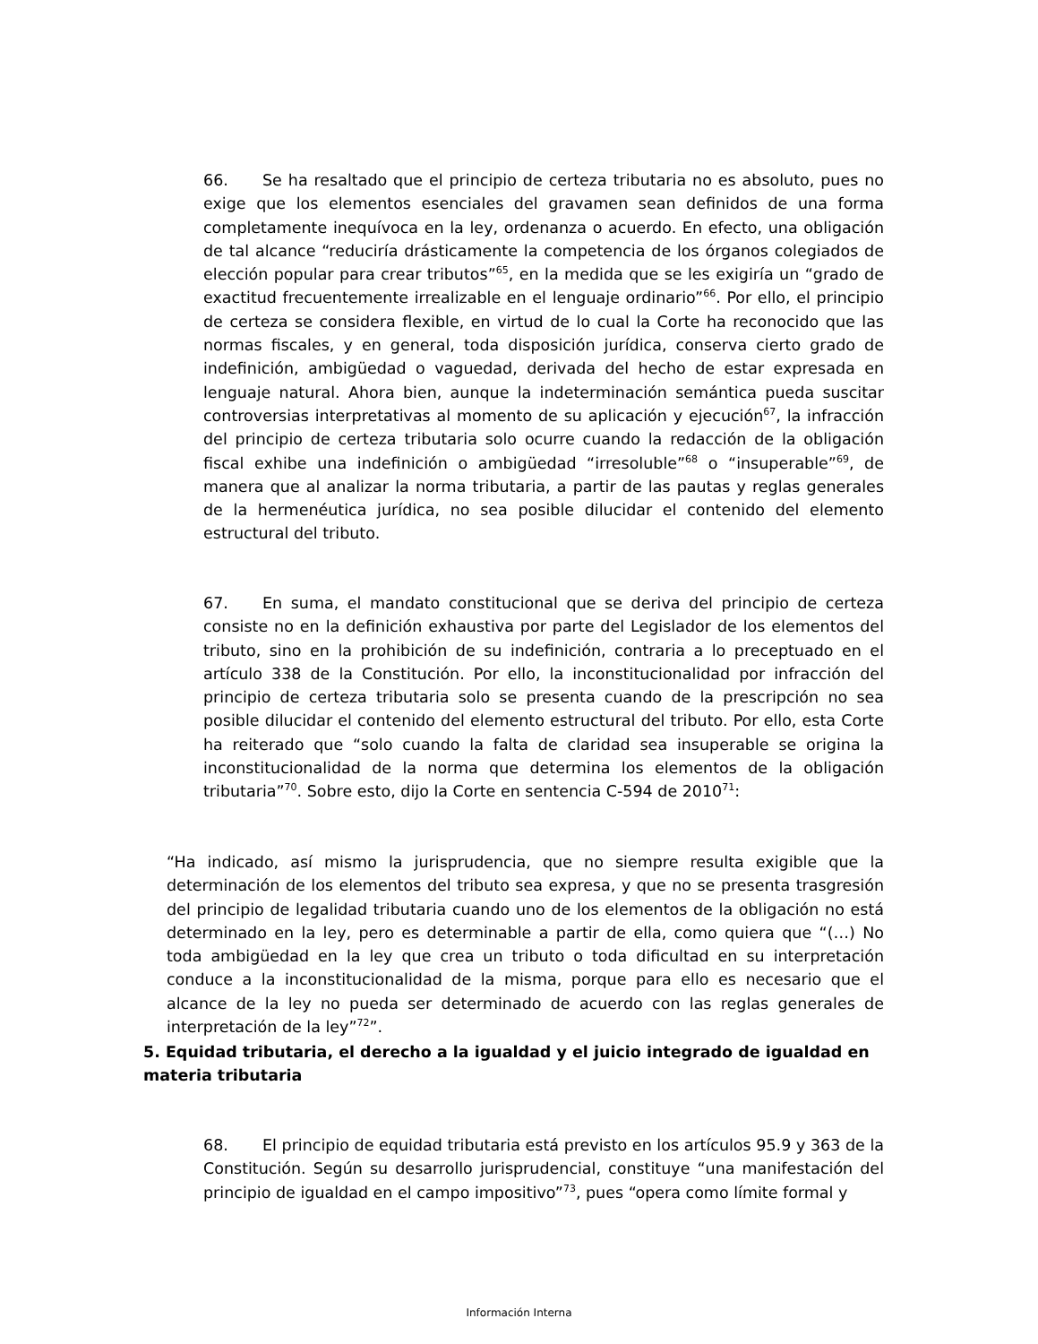66. Se ha resaltado que el principio de certeza tributaria no es absoluto, pues no exige que los elementos esenciales del gravamen sean definidos de una forma completamente inequívoca en la ley, ordenanza o acuerdo. En efecto, una obligación de tal alcance “reduciría drásticamente la competencia de los órganos colegiados de elección popular para crear tributos”<sup>65</sup>, en la medida que se les exigiría un “grado de exactitud frecuentemente irrealizable en el lenguaje ordinario”<sup>66</sup>. Por ello, el principio de certeza se considera flexible, en virtud de lo cual la Corte ha reconocido que las normas fiscales, y en general, toda disposición jurídica, conserva cierto grado de indefinición, ambigüedad o vaguedad, derivada del hecho de estar expresada en lenguaje natural. Ahora bien, aunque la indeterminación semántica pueda suscitar controversias interpretativas al momento de su aplicación y ejecución<sup>67</sup>, la infracción del principio de certeza tributaria solo ocurre cuando la redacción de la obligación fiscal exhibe una indefinición o ambigüedad “irresoluble”<sup>68</sup> o “insuperable”<sup>69</sup>, de manera que al analizar la norma tributaria, a partir de las pautas y reglas generales de la hermenéutica jurídica, no sea posible dilucidar el contenido del elemento estructural del tributo.
67. En suma, el mandato constitucional que se deriva del principio de certeza consiste no en la definición exhaustiva por parte del Legislador de los elementos del tributo, sino en la prohibición de su indefinición, contraria a lo preceptuado en el artículo 338 de la Constitución. Por ello, la inconstitucionalidad por infracción del principio de certeza tributaria solo se presenta cuando de la prescripción no sea posible dilucidar el contenido del elemento estructural del tributo. Por ello, esta Corte ha reiterado que “solo cuando la falta de claridad sea insuperable se origina la inconstitucionalidad de la norma que determina los elementos de la obligación tributaria”<sup>70</sup>. Sobre esto, dijo la Corte en sentencia C-594 de 2010<sup>71</sup>:
“Ha indicado, así mismo la jurisprudencia, que no siempre resulta exigible que la determinación de los elementos del tributo sea expresa, y que no se presenta trasgresión del principio de legalidad tributaria cuando uno de los elementos de la obligación no está determinado en la ley, pero es determinable a partir de ella, como quiera que “(…) No toda ambigüedad en la ley que crea un tributo o toda dificultad en su interpretación conduce a la inconstitucionalidad de la misma, porque para ello es necesario que el alcance de la ley no pueda ser determinado de acuerdo con las reglas generales de interpretación de la ley”<sup>72</sup>”.
5. Equidad tributaria, el derecho a la igualdad y el juicio integrado de igualdad en materia tributaria
68. El principio de equidad tributaria está previsto en los artículos 95.9 y 363 de la Constitución. Según su desarrollo jurisprudencial, constituye “una manifestación del principio de igualdad en el campo impositivo”<sup>73</sup>, pues “opera como límite formal y
Información Interna